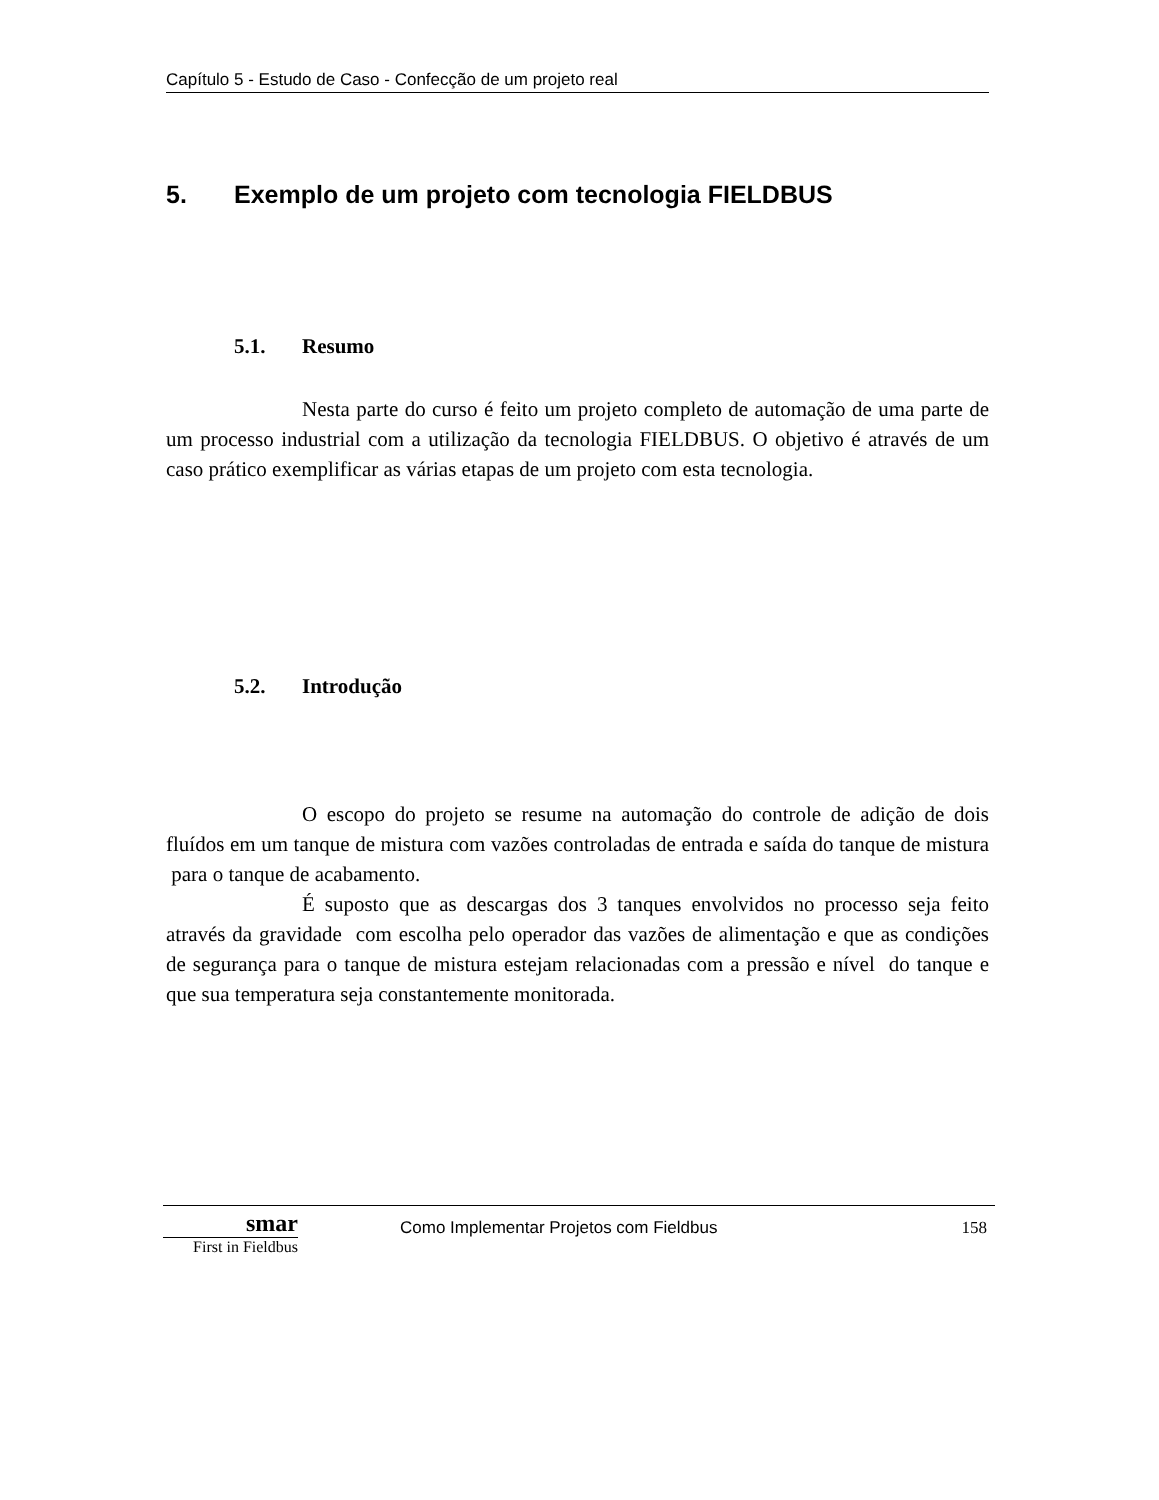Capítulo 5 - Estudo de Caso - Confecção de um projeto real
5. Exemplo de um projeto com tecnologia FIELDBUS
5.1. Resumo
Nesta parte do curso é feito um projeto completo de automação de uma parte de um processo industrial com a utilização da tecnologia FIELDBUS. O objetivo é através de um caso prático exemplificar as várias etapas de um projeto com esta tecnologia.
5.2. Introdução
O escopo do projeto se resume na automação do controle de adição de dois fluídos em um tanque de mistura com vazões controladas de entrada e saída do tanque de mistura para o tanque de acabamento.
É suposto que as descargas dos 3 tanques envolvidos no processo seja feito através da gravidade com escolha pelo operador das vazões de alimentação e que as condições de segurança para o tanque de mistura estejam relacionadas com a pressão e nível do tanque e que sua temperatura seja constantemente monitorada.
smar
First in Fieldbus
Como Implementar Projetos com Fieldbus
158